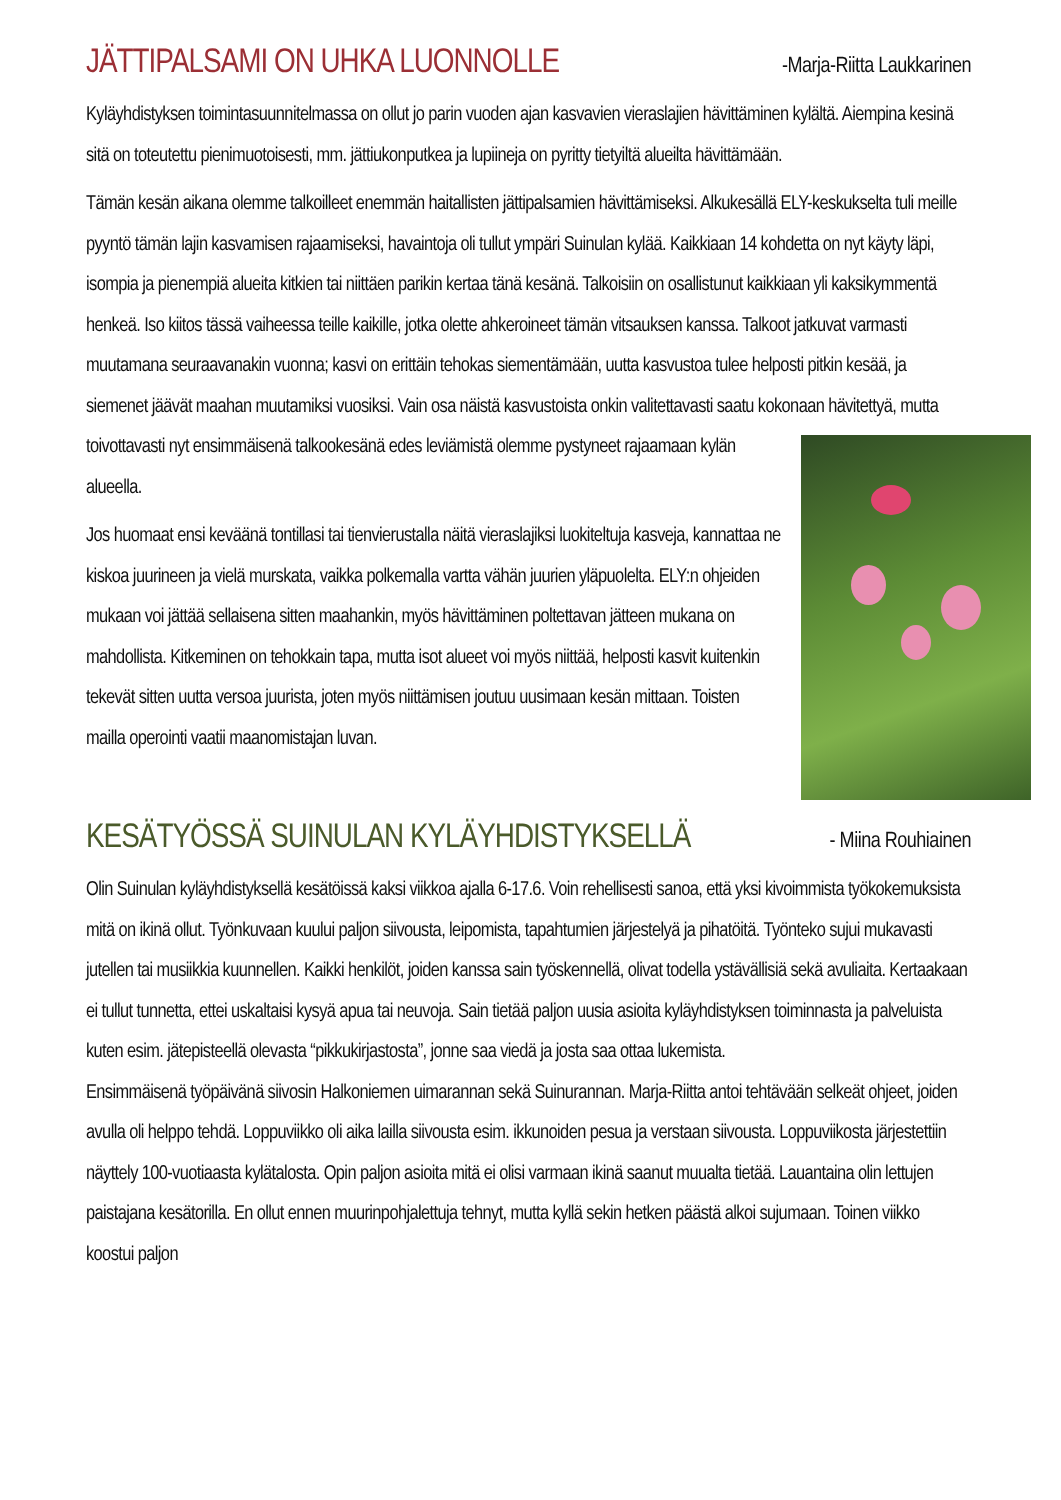JÄTTIPALSAMI ON UHKA LUONNOLLE -Marja-Riitta Laukkarinen
Kyläyhdistyksen toimintasuunnitelmassa on ollut jo parin vuoden ajan kasvavien vieraslajien hävittäminen kylältä. Aiempina kesinä sitä on toteutettu pienimuotoisesti, mm. jättiukonputkea ja lupiineja on pyritty tietyiltä alueilta hävittämään.
Tämän kesän aikana olemme talkoilleet enemmän haitallisten jättipalsamien hävittämiseksi. Alkukesällä ELY-keskukselta tuli meille pyyntö tämän lajin kasvamisen rajaamiseksi, havaintoja oli tullut ympäri Suinulan kylää. Kaikkiaan 14 kohdetta on nyt käyty läpi, isompia ja pienempiä alueita kitkien tai niittäen parikin kertaa tänä kesänä. Talkoisiin on osallistunut kaikkiaan yli kaksikymmentä henkeä. Iso kiitos tässä vaiheessa teille kaikille, jotka olette ahkeroineet tämän vitsauksen kanssa. Talkoot jatkuvat varmasti muutamana seuraavanakin vuonna; kasvi on erittäin tehokas siementämään, uutta kasvustoa tulee helposti pitkin kesää, ja siemenet jäävät maahan muutamiksi vuosiksi. Vain osa näistä kasvustoista onkin valitettavasti saatu kokonaan hävitettyä, mutta toivottavasti nyt ensimmäisenä talkookesänä edes leviämistä olemme pystyneet rajaamaan kylän alueella.
Jos huomaat ensi keväänä tontillasi tai tienvierustalla näitä vieraslajiksi luokiteltuja kasveja, kannattaa ne kiskoa juurineen ja vielä murskata, vaikka polkemalla vartta vähän juurien yläpuolelta. ELY:n ohjeiden mukaan voi jättää sellaisena sitten maahankin, myös hävittäminen poltettavan jätteen mukana on mahdollista. Kitkeminen on tehokkain tapa, mutta isot alueet voi myös niittää, helposti kasvit kuitenkin tekevät sitten uutta versoa juurista, joten myös niittämisen joutuu uusimaan kesän mittaan. Toisten mailla operointi vaatii maanomistajan luvan.
KESÄTYÖSSÄ SUINULAN KYLÄYHDISTYKSELLÄ - Miina Rouhiainen
Olin Suinulan kyläyhdistyksellä kesätöissä kaksi viikkoa ajalla 6-17.6. Voin rehellisesti sanoa, että yksi kivoimmista työkokemuksista mitä on ikinä ollut. Työnkuvaan kuului paljon siivousta, leipomista, tapahtumien järjestelyä ja pihatöitä. Työnteko sujui mukavasti jutellen tai musiikkia kuunnellen. Kaikki henkilöt, joiden kanssa sain työskennellä, olivat todella ystävällisiä sekä avuliaita. Kertaakaan ei tullut tunnetta, ettei uskaltaisi kysyä apua tai neuvoja. Sain tietää paljon uusia asioita kyläyhdistyksen toiminnasta ja palveluista kuten esim. jätepisteellä olevasta “pikkukirjastosta”, jonne saa viedä ja josta saa ottaa lukemista.
Ensimmäisenä työpäivänä siivosin Halkoniemen uimarannan sekä Suinurannan. Marja-Riitta antoi tehtävään selkeät ohjeet, joiden avulla oli helppo tehdä. Loppuviikko oli aika lailla siivousta esim. ikkunoiden pesua ja verstaan siivousta. Loppuviikosta järjestettiin näyttely 100-vuotiaasta kylätalosta. Opin paljon asioita mitä ei olisi varmaan ikinä saanut muualta tietää. Lauantaina olin lettujen paistajana kesätorilla. En ollut ennen muurinpohjalettuja tehnyt, mutta kyllä sekin hetken päästä alkoi sujumaan. Toinen viikko koostui paljon